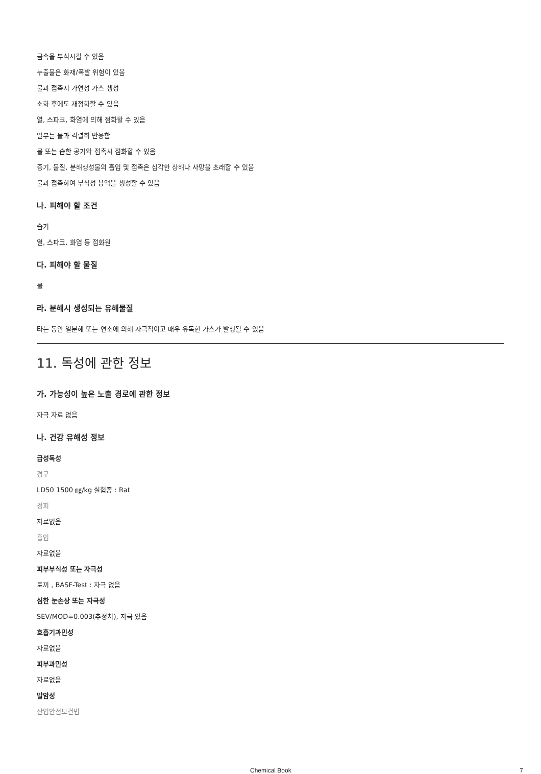금속을 부식시킬 수 있음
누출물은 화재/폭발 위험이 있음
물과 접촉시 가연성 가스 생성
소화 후에도 재점화할 수 있음
열, 스파크, 화염에 의해 점화할 수 있음
일부는 물과 격렬히 반응함
물 또는 습한 공기와 접촉시 점화할 수 있음
증기, 물질, 분해생성물의 흡입 및 접촉은 심각한 상해나 사망을 초래할 수 있음
물과 접촉하여 부식성 용액을 생성할 수 있음
나. 피해야 할 조건
습기
열, 스파크, 화염 등 점화원
다. 피해야 할 물질
물
라. 분해시 생성되는 유해물질
타는 동안 열분해 또는 연소에 의해 자극적이고 매우 유독한 가스가 발생될 수 있음
11. 독성에 관한 정보
가. 가능성이 높은 노출 경로에 관한 정보
자극 자료 없음
나. 건강 유해성 정보
급성독성
경구
LD50 1500 ㎎/kg 실험종 : Rat
경피
자료없음
흡입
자료없음
피부부식성 또는 자극성
토끼 , BASF-Test : 자극 없음
심한 눈손상 또는 자극성
SEV/MOD=0.003(추정치), 자극 있음
호흡기과민성
자료없음
피부과민성
자료없음
발암성
산업안전보건법
Chemical Book 7